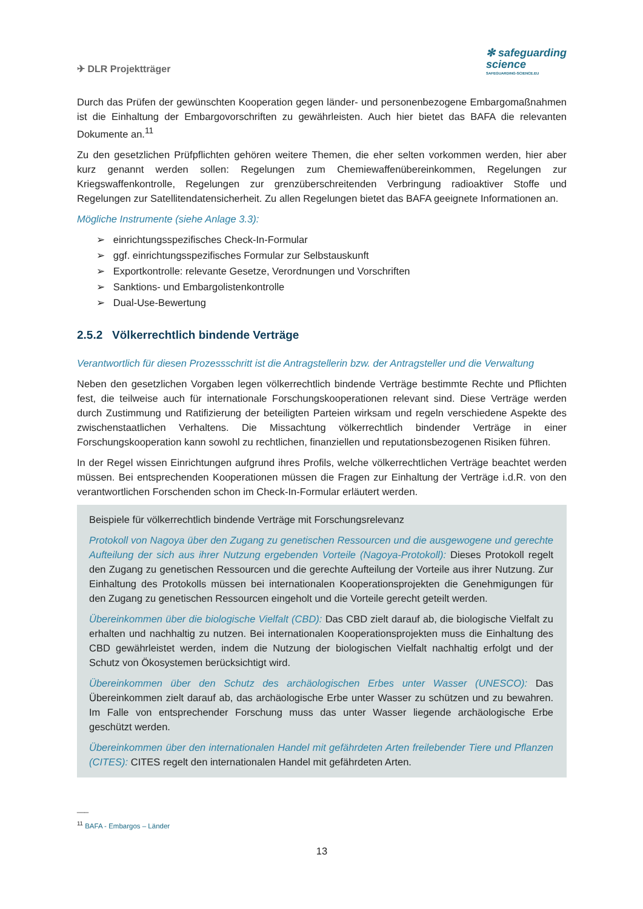✈ DLR Projektträger
✻ safeguarding
science
SAFEGUARDING-SCIENCE.EU
Durch das Prüfen der gewünschten Kooperation gegen länder- und personenbezogene Embargomaßnahmen ist die Einhaltung der Embargovorschriften zu gewährleisten. Auch hier bietet das BAFA die relevanten Dokumente an.<sup>11</sup>
Zu den gesetzlichen Prüfpflichten gehören weitere Themen, die eher selten vorkommen werden, hier aber kurz genannt werden sollen: Regelungen zum Chemiewaffenübereinkommen, Regelungen zur Kriegswaffenkontrolle, Regelungen zur grenzüberschreitenden Verbringung radioaktiver Stoffe und Regelungen zur Satellitendatensicherheit. Zu allen Regelungen bietet das BAFA geeignete Informationen an.
Mögliche Instrumente (siehe Anlage 3.3):
➢ einrichtungsspezifisches Check-In-Formular
➢ ggf. einrichtungsspezifisches Formular zur Selbstauskunft
➢ Exportkontrolle: relevante Gesetze, Verordnungen und Vorschriften
➢ Sanktions- und Embargolistenkontrolle
➢ Dual-Use-Bewertung
2.5.2 Völkerrechtlich bindende Verträge
Verantwortlich für diesen Prozessschritt ist die Antragstellerin bzw. der Antragsteller und die Verwaltung
Neben den gesetzlichen Vorgaben legen völkerrechtlich bindende Verträge bestimmte Rechte und Pflichten fest, die teilweise auch für internationale Forschungskooperationen relevant sind. Diese Verträge werden durch Zustimmung und Ratifizierung der beteiligten Parteien wirksam und regeln verschiedene Aspekte des zwischenstaatlichen Verhaltens. Die Missachtung völkerrechtlich bindender Verträge in einer Forschungskooperation kann sowohl zu rechtlichen, finanziellen und reputationsbezogenen Risiken führen.
In der Regel wissen Einrichtungen aufgrund ihres Profils, welche völkerrechtlichen Verträge beachtet werden müssen. Bei entsprechenden Kooperationen müssen die Fragen zur Einhaltung der Verträge i.d.R. von den verantwortlichen Forschenden schon im Check-In-Formular erläutert werden.
Beispiele für völkerrechtlich bindende Verträge mit Forschungsrelevanz
Protokoll von Nagoya über den Zugang zu genetischen Ressourcen und die ausgewogene und gerechte Aufteilung der sich aus ihrer Nutzung ergebenden Vorteile (Nagoya-Protokoll): Dieses Protokoll regelt den Zugang zu genetischen Ressourcen und die gerechte Aufteilung der Vorteile aus ihrer Nutzung. Zur Einhaltung des Protokolls müssen bei internationalen Kooperationsprojekten die Genehmigungen für den Zugang zu genetischen Ressourcen eingeholt und die Vorteile gerecht geteilt werden.
Übereinkommen über die biologische Vielfalt (CBD): Das CBD zielt darauf ab, die biologische Vielfalt zu erhalten und nachhaltig zu nutzen. Bei internationalen Kooperationsprojekten muss die Einhaltung des CBD gewährleistet werden, indem die Nutzung der biologischen Vielfalt nachhaltig erfolgt und der Schutz von Ökosystemen berücksichtigt wird.
Übereinkommen über den Schutz des archäologischen Erbes unter Wasser (UNESCO): Das Übereinkommen zielt darauf ab, das archäologische Erbe unter Wasser zu schützen und zu bewahren. Im Falle von entsprechender Forschung muss das unter Wasser liegende archäologische Erbe geschützt werden.
Übereinkommen über den internationalen Handel mit gefährdeten Arten freilebender Tiere und Pflanzen (CITES): CITES regelt den internationalen Handel mit gefährdeten Arten.
___
<sup>11</sup> BAFA - Embargos – Länder
13